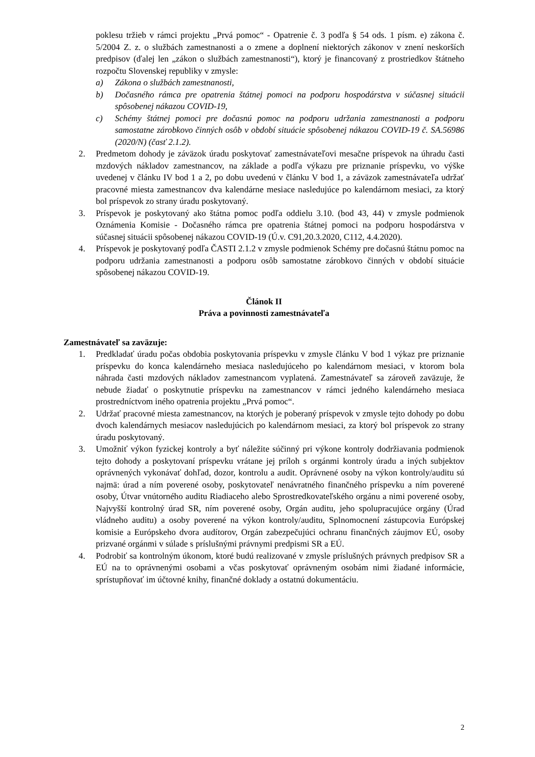poklesu tržieb v rámci projektu „Prvá pomoc“ - Opatrenie č. 3 podľa § 54 ods. 1 písm. e) zákona č. 5/2004 Z. z. o službách zamestnanosti a o zmene a doplnení niektorých zákonov v znení neskorších predpisov (ďalej len „zákon o službách zamestnanosti“), ktorý je financovaný z prostriedkov štátneho rozpočtu Slovenskej republiky v zmysle:
a) Zákona o službách zamestnanosti,
b) Dočasného rámca pre opatrenia štátnej pomoci na podporu hospodárstva v súčasnej situácii spôsobenej nákazou COVID-19,
c) Schémy štátnej pomoci pre dočasnú pomoc na podporu udržania zamestnanosti a podporu samostatne zárobkovo činných osôb v období situácie spôsobenej nákazou COVID-19 č. SA.56986 (2020/N) (časť 2.1.2).
2. Predmetom dohody je záväzok úradu poskytovať zamestnávateľovi mesačne príspevok na úhradu časti mzdových nákladov zamestnancov, na základe a podľa výkazu pre priznanie príspevku, vo výške uvedenej v článku IV bod 1 a 2, po dobu uvedenú v článku V bod 1, a záväzok zamestnávateľa udržať pracovné miesta zamestnancov dva kalendárne mesiace nasledujúce po kalendárnom mesiaci, za ktorý bol príspevok zo strany úradu poskytovaný.
3. Príspevok je poskytovaný ako štátna pomoc podľa oddielu 3.10. (bod 43, 44) v zmysle podmienok Oznámenia Komisie - Dočasného rámca pre opatrenia štátnej pomoci na podporu hospodárstva v súčasnej situácii spôsobenej nákazou COVID-19 (Ú.v. C91,20.3.2020, C112, 4.4.2020).
4. Príspevok je poskytovaný podľa ČASTI 2.1.2 v zmysle podmienok Schémy pre dočasnú štátnu pomoc na podporu udržania zamestnanosti a podporu osôb samostatne zárobkovo činných v období situácie spôsobenej nákazou COVID-19.
Článok II
Práva a povinnosti zamestnávateľa
Zamestnávateľ sa zaväzuje:
1. Predkladať úradu počas obdobia poskytovania príspevku v zmysle článku V bod 1 výkaz pre priznanie príspevku do konca kalendárneho mesiaca nasledujúceho po kalendárnom mesiaci, v ktorom bola náhrada časti mzdových nákladov zamestnancom vyplatená. Zamestnávateľ sa zároveň zaväzuje, že nebude žiadať o poskytnutie príspevku na zamestnancov v rámci jedného kalendárneho mesiaca prostredníctvom iného opatrenia projektu „Prvá pomoc“.
2. Udržať pracovné miesta zamestnancov, na ktorých je poberaný príspevok v zmysle tejto dohody po dobu dvoch kalendárnych mesiacov nasledujúcich po kalendárnom mesiaci, za ktorý bol príspevok zo strany úradu poskytovaný.
3. Umožniť výkon fyzickej kontroly a byť náležite súčinný pri výkone kontroly dodržiavania podmienok tejto dohody a poskytovaní príspevku vrátane jej príloh s orgánmi kontroly úradu a iných subjektov oprávnených vykonávať dohľad, dozor, kontrolu a audit. Oprávnené osoby na výkon kontroly/auditu sú najmä: úrad a ním poverené osoby, poskytovateľ nenávratného finančného príspevku a ním poverené osoby, Útvar vnútorného auditu Riadiaceho alebo Sprostredkovateľského orgánu a nimi poverené osoby, Najvyšší kontrolný úrad SR, ním poverené osoby, Orgán auditu, jeho spolupracujúce orgány (Úrad vládneho auditu) a osoby poverené na výkon kontroly/auditu, Splnomocnení zástupcovia Európskej komisie a Európskeho dvora audítorov, Orgán zabezpečujúci ochranu finančných záujmov EÚ, osoby prizvané orgánmi v súlade s príslušnými právnymi predpismi SR a EÚ.
4. Podrobiť sa kontrolným úkonom, ktoré budú realizované v zmysle príslušných právnych predpisov SR a EÚ na to oprávnenými osobami a včas poskytovať oprávneným osobám nimi žiadané informácie, sprístupňovať im účtovné knihy, finančné doklady a ostatnú dokumentáciu.
2